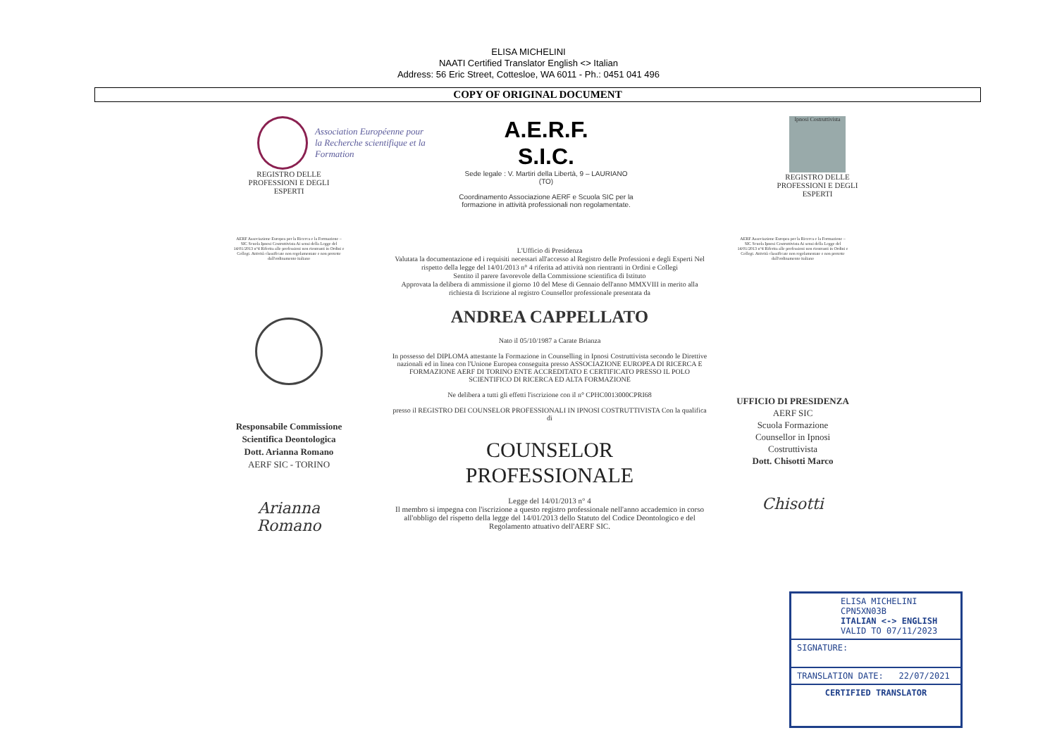ELISA MICHELINI
NAATI Certified Translator English <> Italian
Address: 56 Eric Street, Cottesloe, WA 6011 - Ph.: 0451 041 496
COPY OF ORIGINAL DOCUMENT
Association Européenne pour
la Recherche scientifique et la Formation
REGISTRO DELLE PROFESSIONI E DEGLI ESPERTI
A.E.R.F.
S.I.C.
Sede legale : V. Martiri della Libertà, 9 – LAURIANO (TO)
Coordinamento Associazione AERF e Scuola SIC per la formazione in attività professionali non regolamentate.
Ipnosi Costruttivista
REGISTRO DELLE PROFESSIONI E DEGLI ESPERTI
AERF Associazione Europea per la Ricerca e la Formazione – SIC Scuola Ipnosi Costruttivista Ai sensi della Legge del 14/01/2013 n°4 Riferita alle professioni non rientranti in Ordini e Collegi. Attività classificate non regolamentate e non protette dall'ordinamento italiano
Responsabile Commissione Scientifica Deontologica Dott. Arianna Romano
AERF SIC - TORINO
Arianna Romano
L'Ufficio di Presidenza
Valutata la documentazione ed i requisiti necessari all'accesso al Registro delle Professioni e degli Esperti Nel rispetto della legge del 14/01/2013 n° 4 riferita ad attività non rientranti in Ordini e Collegi
Sentito il parere favorevole della Commissione scientifica di Istituto
Approvata la delibera di ammissione il giorno 10 del Mese di Gennaio dell'anno MMXVIII in merito alla richiesta di Iscrizione al registro Counsellor professionale presentata da
ANDREA CAPPELLATO
Nato il 05/10/1987 a Carate Brianza
In possesso del DIPLOMA attestante la Formazione in Counselling in Ipnosi Costruttivista secondo le Direttive nazionali ed in linea con l'Unione Europea conseguita presso ASSOCIAZIONE EUROPEA DI RICERCA E FORMAZIONE AERF DI TORINO ENTE ACCREDITATO E CERTIFICATO PRESSO IL POLO SCIENTIFICO DI RICERCA ED ALTA FORMAZIONE
Ne delibera a tutti gli effetti l'iscrizione con il n° CPHC0013000CPRI68
presso il REGISTRO DEI COUNSELOR PROFESSIONALI IN IPNOSI COSTRUTTIVISTA Con la qualifica di
COUNSELOR
PROFESSIONALE
Legge del 14/01/2013 n° 4
Il membro si impegna con l'iscrizione a questo registro professionale nell'anno accademico in corso all'obbligo del rispetto della legge del 14/01/2013 dello Statuto del Codice Deontologico e del Regolamento attuativo dell'AERF SIC.
AERF Associazione Europea per la Ricerca e la Formazione – SIC Scuola Ipnosi Costruttivista Ai sensi della Legge del 14/01/2013 n°4 Riferita alle professioni non rientranti in Ordini e Collegi. Attività classificate non regolamentate e non protette dall'ordinamento italiano
UFFICIO DI PRESIDENZA
AERF SIC
Scuola Formazione Counsellor in Ipnosi Costruttivista
Dott. Chisotti Marco
Chisotti
ELISA MICHELINI
CPN5XN03B
ITALIAN <-> ENGLISH
VALID TO 07/11/2023
SIGNATURE:
TRANSLATION DATE: 22/07/2021
CERTIFIED TRANSLATOR